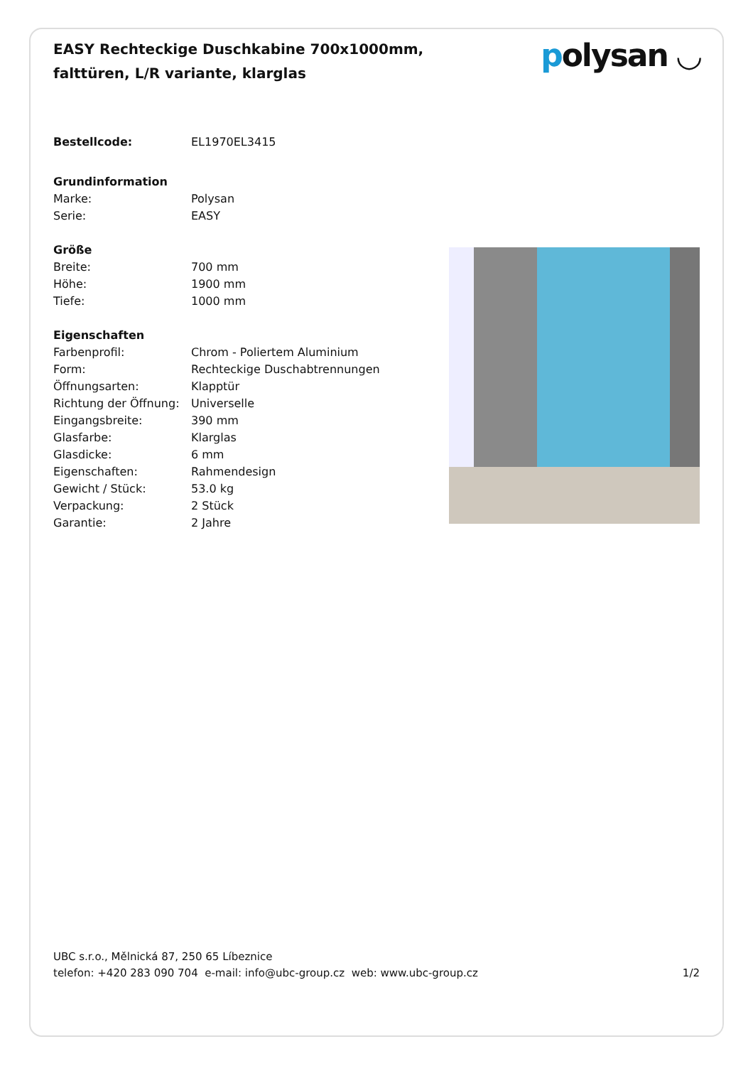EASY Rechteckige Duschkabine 700x1000mm, falttüren, L/R variante, klarglas
polysan ◡
| Bestellcode: | EL1970EL3415 |
| Grundinformation | |
| Marke: | Polysan |
| Serie: | EASY |
| Größe | |
| Breite: | 700 mm |
| Höhe: | 1900 mm |
| Tiefe: | 1000 mm |
| Eigenschaften | |
| Farbenprofil: | Chrom - Poliertem Aluminium |
| Form: | Rechteckige Duschabtrennungen |
| Öffnungsarten: | Klapptür |
| Richtung der Öffnung: | Universelle |
| Eingangsbreite: | 390 mm |
| Glasfarbe: | Klarglas |
| Glasdicke: | 6 mm |
| Eigenschaften: | Rahmendesign |
| Gewicht / Stück: | 53.0 kg |
| Verpackung: | 2 Stück |
| Garantie: | 2 Jahre |
UBC s.r.o., Mělnická 87, 250 65 Líbeznice
telefon: +420 283 090 704 e-mail: info@ubc-group.cz web: www.ubc-group.cz
1/2